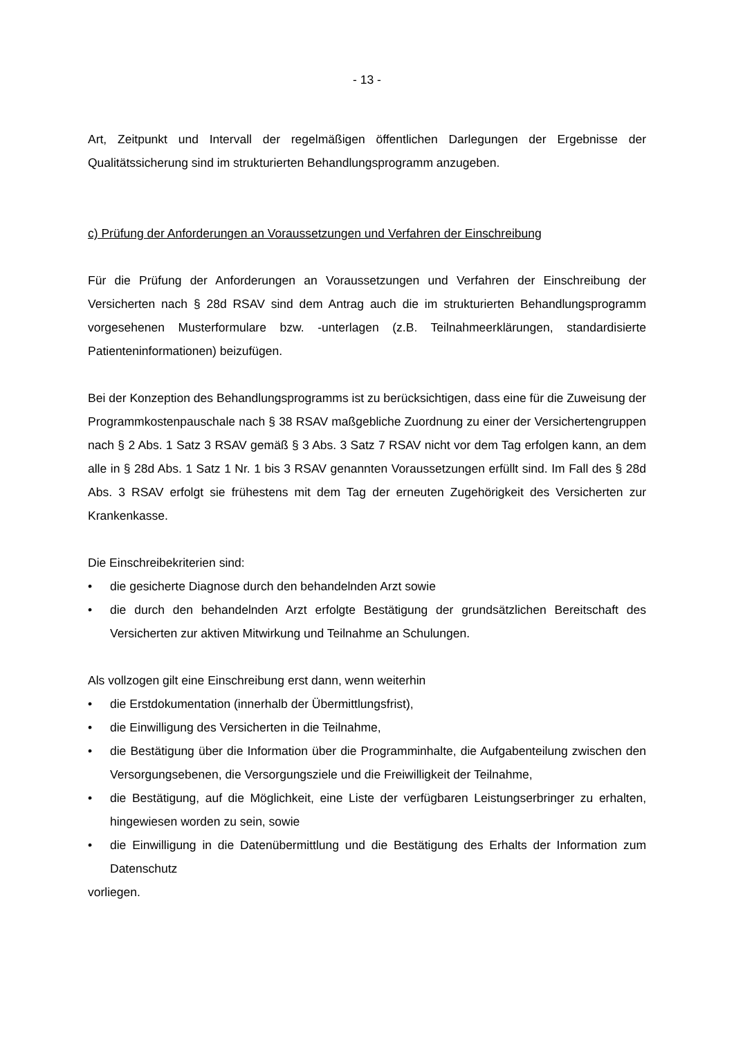- 13 -
Art, Zeitpunkt und Intervall der regelmäßigen öffentlichen Darlegungen der Ergebnisse der Qualitätssicherung sind im strukturierten Behandlungsprogramm anzugeben.
c) Prüfung der Anforderungen an Voraussetzungen und Verfahren der Einschreibung
Für die Prüfung der Anforderungen an Voraussetzungen und Verfahren der Einschreibung der Versicherten nach § 28d RSAV sind dem Antrag auch die im strukturierten Behandlungsprogramm vorgesehenen Musterformulare bzw. -unterlagen (z.B. Teilnahmeerklärungen, standardisierte Patienteninformationen) beizufügen.
Bei der Konzeption des Behandlungsprogramms ist zu berücksichtigen, dass eine für die Zuweisung der Programmkostenpauschale nach § 38 RSAV maßgebliche Zuordnung zu einer der Versichertengruppen nach § 2 Abs. 1 Satz 3 RSAV gemäß § 3 Abs. 3 Satz 7 RSAV nicht vor dem Tag erfolgen kann, an dem alle in § 28d Abs. 1 Satz 1 Nr. 1 bis 3 RSAV genannten Voraussetzungen erfüllt sind. Im Fall des § 28d Abs. 3 RSAV erfolgt sie frühestens mit dem Tag der erneuten Zugehörigkeit des Versicherten zur Krankenkasse.
Die Einschreibekriterien sind:
• die gesicherte Diagnose durch den behandelnden Arzt sowie
• die durch den behandelnden Arzt erfolgte Bestätigung der grundsätzlichen Bereitschaft des Versicherten zur aktiven Mitwirkung und Teilnahme an Schulungen.
Als vollzogen gilt eine Einschreibung erst dann, wenn weiterhin
• die Erstdokumentation (innerhalb der Übermittlungsfrist),
• die Einwilligung des Versicherten in die Teilnahme,
• die Bestätigung über die Information über die Programminhalte, die Aufgabenteilung zwischen den Versorgungsebenen, die Versorgungsziele und die Freiwilligkeit der Teilnahme,
• die Bestätigung, auf die Möglichkeit, eine Liste der verfügbaren Leistungserbringer zu erhalten, hingewiesen worden zu sein, sowie
• die Einwilligung in die Datenübermittlung und die Bestätigung des Erhalts der Information zum Datenschutz
vorliegen.